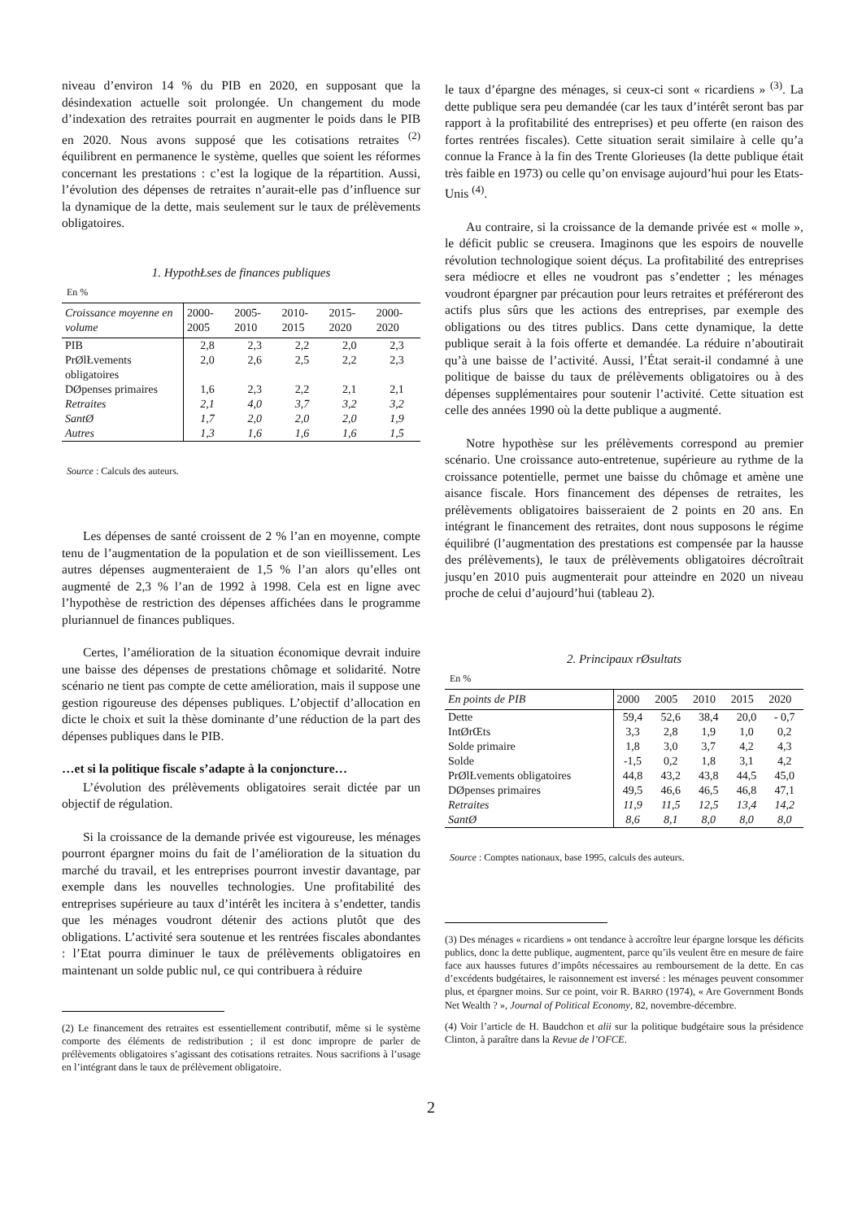niveau d’environ 14 % du PIB en 2020, en supposant que la désindexation actuelle soit prolongée. Un changement du mode d’indexation des retraites pourrait en augmenter le poids dans le PIB en 2020. Nous avons supposé que les cotisations retraites <sup>(2)</sup> équilibrent en permanence le système, quelles que soient les réformes concernant les prestations : c’est la logique de la répartition. Aussi, l’évolution des dépenses de retraites n’aurait-elle pas d’influence sur la dynamique de la dette, mais seulement sur le taux de prélèvements obligatoires.
1. HypothŁses de finances publiques
En %
| Croissance moyenne en volume | 2000-2005 | 2005-2010 | 2010-2015 | 2015-2020 | 2000-2020 |
| --- | --- | --- | --- | --- | --- |
| PIB | 2,8 | 2,3 | 2,2 | 2,0 | 2,3 |
| PrØlŁvements obligatoires | 2,0 | 2,6 | 2,5 | 2,2 | 2,3 |
| DØpenses primaires | 1,6 | 2,3 | 2,2 | 2,1 | 2,1 |
| Retraites | 2,1 | 4,0 | 3,7 | 3,2 | 3,2 |
| SantØ | 1,7 | 2,0 | 2,0 | 2,0 | 1,9 |
| Autres | 1,3 | 1,6 | 1,6 | 1,6 | 1,5 |
Source : Calculs des auteurs.
Les dépenses de santé croissent de 2 % l’an en moyenne, compte tenu de l’augmentation de la population et de son vieillissement. Les autres dépenses augmenteraient de 1,5 % l’an alors qu’elles ont augmenté de 2,3 % l’an de 1992 à 1998. Cela est en ligne avec l’hypothèse de restriction des dépenses affichées dans le programme pluriannuel de finances publiques.
Certes, l’amélioration de la situation économique devrait induire une baisse des dépenses de prestations chômage et solidarité. Notre scénario ne tient pas compte de cette amélioration, mais il suppose une gestion rigoureuse des dépenses publiques. L’objectif d’allocation en dicte le choix et suit la thèse dominante d’une réduction de la part des dépenses publiques dans le PIB.
…et si la politique fiscale s’adapte à la conjoncture…
L’évolution des prélèvements obligatoires serait dictée par un objectif de régulation.
Si la croissance de la demande privée est vigoureuse, les ménages pourront épargner moins du fait de l’amélioration de la situation du marché du travail, et les entreprises pourront investir davantage, par exemple dans les nouvelles technologies. Une profitabilité des entreprises supérieure au taux d’intérêt les incitera à s’endetter, tandis que les ménages voudront détenir des actions plutôt que des obligations. L’activité sera soutenue et les rentrées fiscales abondantes : l’Etat pourra diminuer le taux de prélèvements obligatoires en maintenant un solde public nul, ce qui contribuera à réduire
(2) Le financement des retraites est essentiellement contributif, même si le système comporte des éléments de redistribution ; il est donc impropre de parler de prélèvements obligatoires s’agissant des cotisations retraites. Nous sacrifions à l’usage en l’intégrant dans le taux de prélèvement obligatoire.
le taux d’épargne des ménages, si ceux-ci sont « ricardiens » <sup>(3)</sup>. La dette publique sera peu demandée (car les taux d’intérêt seront bas par rapport à la profitabilité des entreprises) et peu offerte (en raison des fortes rentrées fiscales). Cette situation serait similaire à celle qu’a connue la France à la fin des Trente Glorieuses (la dette publique était très faible en 1973) ou celle qu’on envisage aujourd’hui pour les Etats-Unis <sup>(4)</sup>.
Au contraire, si la croissance de la demande privée est « molle », le déficit public se creusera. Imaginons que les espoirs de nouvelle révolution technologique soient déçus. La profitabilité des entreprises sera médiocre et elles ne voudront pas s’endetter ; les ménages voudront épargner par précaution pour leurs retraites et préféreront des actifs plus sûrs que les actions des entreprises, par exemple des obligations ou des titres publics. Dans cette dynamique, la dette publique serait à la fois offerte et demandée. La réduire n’aboutirait qu’à une baisse de l’activité. Aussi, l’État serait-il condamné à une politique de baisse du taux de prélèvements obligatoires ou à des dépenses supplémentaires pour soutenir l’activité. Cette situation est celle des années 1990 où la dette publique a augmenté.
Notre hypothèse sur les prélèvements correspond au premier scénario. Une croissance auto-entretenue, supérieure au rythme de la croissance potentielle, permet une baisse du chômage et amène une aisance fiscale. Hors financement des dépenses de retraites, les prélèvements obligatoires baisseraient de 2 points en 20 ans. En intégrant le financement des retraites, dont nous supposons le régime équilibré (l’augmentation des prestations est compensée par la hausse des prélèvements), le taux de prélèvements obligatoires décroîtrait jusqu’en 2010 puis augmenterait pour atteindre en 2020 un niveau proche de celui d’aujourd’hui (tableau 2).
2. Principaux rØsultats
En %
| En points de PIB | 2000 | 2005 | 2010 | 2015 | 2020 |
| --- | --- | --- | --- | --- | --- |
| Dette | 59,4 | 52,6 | 38,4 | 20,0 | - 0,7 |
| IntØrŒts | 3,3 | 2,8 | 1,9 | 1,0 | 0,2 |
| Solde primaire | 1,8 | 3,0 | 3,7 | 4,2 | 4,3 |
| Solde | -1,5 | 0,2 | 1,8 | 3,1 | 4,2 |
| PrØlŁvements obligatoires | 44,8 | 43,2 | 43,8 | 44,5 | 45,0 |
| DØpenses primaires | 49,5 | 46,6 | 46,5 | 46,8 | 47,1 |
| Retraites | 11,9 | 11,5 | 12,5 | 13,4 | 14,2 |
| SantØ | 8,6 | 8,1 | 8,0 | 8,0 | 8,0 |
Source : Comptes nationaux, base 1995, calculs des auteurs.
(3) Des ménages « ricardiens » ont tendance à accroître leur épargne lorsque les déficits publics, donc la dette publique, augmentent, parce qu’ils veulent être en mesure de faire face aux hausses futures d’impôts nécessaires au remboursement de la dette. En cas d’excédents budgétaires, le raisonnement est inversé : les ménages peuvent consommer plus, et épargner moins. Sur ce point, voir R. BARRO (1974), « Are Government Bonds Net Wealth ? », Journal of Political Economy, 82, novembre-décembre.
(4) Voir l’article de H. Baudchon et alii sur la politique budgétaire sous la présidence Clinton, à paraître dans la Revue de l’OFCE.
2